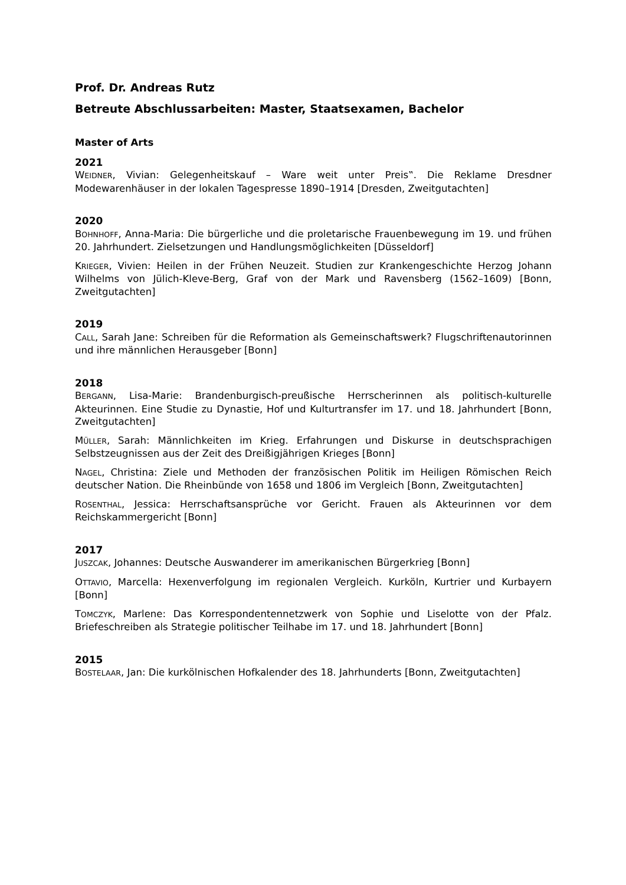Prof. Dr. Andreas Rutz
Betreute Abschlussarbeiten: Master, Staatsexamen, Bachelor
Master of Arts
2021
WEIDNER, Vivian: Gelegenheitskauf – Ware weit unter Preis‟. Die Reklame Dresdner Modewarenhäuser in der lokalen Tagespresse 1890–1914 [Dresden, Zweitgutachten]
2020
BOHNHOFF, Anna-Maria: Die bürgerliche und die proletarische Frauenbewegung im 19. und frühen 20. Jahrhundert. Zielsetzungen und Handlungsmöglichkeiten [Düsseldorf]
KRIEGER, Vivien: Heilen in der Frühen Neuzeit. Studien zur Krankengeschichte Herzog Johann Wilhelms von Jülich-Kleve-Berg, Graf von der Mark und Ravensberg (1562–1609) [Bonn, Zweitgutachten]
2019
CALL, Sarah Jane: Schreiben für die Reformation als Gemeinschaftswerk? Flugschriftenautorinnen und ihre männlichen Herausgeber [Bonn]
2018
BERGANN, Lisa-Marie: Brandenburgisch-preußische Herrscherinnen als politisch-kulturelle Akteurinnen. Eine Studie zu Dynastie, Hof und Kulturtransfer im 17. und 18. Jahrhundert [Bonn, Zweitgutachten]
MÜLLER, Sarah: Männlichkeiten im Krieg. Erfahrungen und Diskurse in deutschsprachigen Selbstzeugnissen aus der Zeit des Dreißigjährigen Krieges [Bonn]
NAGEL, Christina: Ziele und Methoden der französischen Politik im Heiligen Römischen Reich deutscher Nation. Die Rheinbünde von 1658 und 1806 im Vergleich [Bonn, Zweitgutachten]
ROSENTHAL, Jessica: Herrschaftsansprüche vor Gericht. Frauen als Akteurinnen vor dem Reichskammergericht [Bonn]
2017
JUSZCAK, Johannes: Deutsche Auswanderer im amerikanischen Bürgerkrieg [Bonn]
OTTAVIO, Marcella: Hexenverfolgung im regionalen Vergleich. Kurköln, Kurtrier und Kurbayern [Bonn]
TOMCZYK, Marlene: Das Korrespondentennetzwerk von Sophie und Liselotte von der Pfalz. Briefeschreiben als Strategie politischer Teilhabe im 17. und 18. Jahrhundert [Bonn]
2015
BOSTELAAR, Jan: Die kurkölnischen Hofkalender des 18. Jahrhunderts [Bonn, Zweitgutachten]